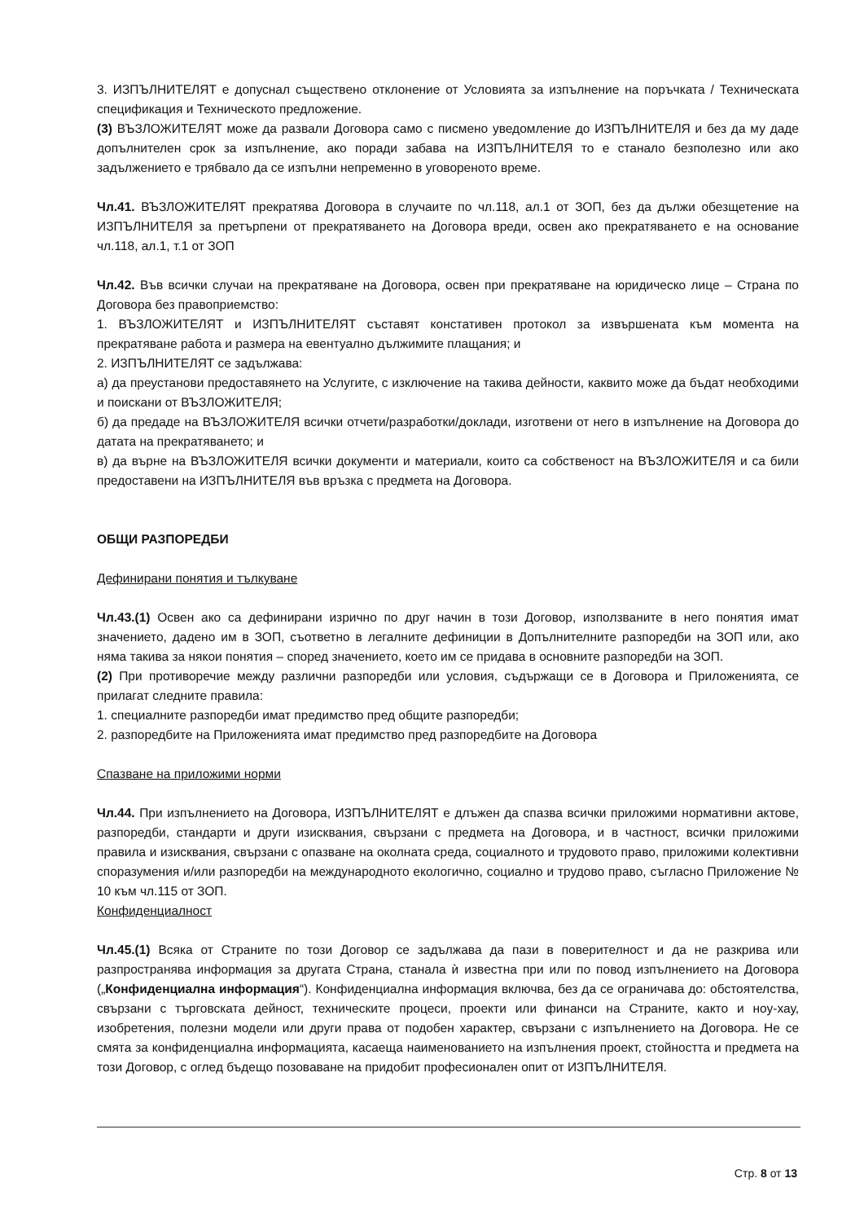3. ИЗПЪЛНИТЕЛЯТ е допуснал съществено отклонение от Условията за изпълнение на поръчката / Техническата спецификация и Техническото предложение.
(3) ВЪЗЛОЖИТЕЛЯТ може да развали Договора само с писмено уведомление до ИЗПЪЛНИТЕЛЯ и без да му даде допълнителен срок за изпълнение, ако поради забава на ИЗПЪЛНИТЕЛЯ то е станало безполезно или ако задължението е трябвало да се изпълни непременно в уговореното време.
Чл.41. ВЪЗЛОЖИТЕЛЯТ прекратява Договора в случаите по чл.118, ал.1 от ЗОП, без да дължи обезщетение на ИЗПЪЛНИТЕЛЯ за претърпени от прекратяването на Договора вреди, освен ако прекратяването е на основание чл.118, ал.1, т.1 от ЗОП
Чл.42. Във всички случаи на прекратяване на Договора, освен при прекратяване на юридическо лице – Страна по Договора без правоприемство:
1. ВЪЗЛОЖИТЕЛЯТ и ИЗПЪЛНИТЕЛЯТ съставят констативен протокол за извършената към момента на прекратяване работа и размера на евентуално дължимите плащания; и
2. ИЗПЪЛНИТЕЛЯТ се задължава:
а) да преустанови предоставянето на Услугите, с изключение на такива дейности, каквито може да бъдат необходими и поискани от ВЪЗЛОЖИТЕЛЯ;
б) да предаде на ВЪЗЛОЖИТЕЛЯ всички отчети/разработки/доклади, изготвени от него в изпълнение на Договора до датата на прекратяването; и
в) да върне на ВЪЗЛОЖИТЕЛЯ всички документи и материали, които са собственост на ВЪЗЛОЖИТЕЛЯ и са били предоставени на ИЗПЪЛНИТЕЛЯ във връзка с предмета на Договора.
ОБЩИ РАЗПОРЕДБИ
Дефинирани понятия и тълкуване
Чл.43.(1) Освен ако са дефинирани изрично по друг начин в този Договор, използваните в него понятия имат значението, дадено им в ЗОП, съответно в легалните дефиниции в Допълнителните разпоредби на ЗОП или, ако няма такива за някои понятия – според значението, което им се придава в основните разпоредби на ЗОП.
(2) При противоречие между различни разпоредби или условия, съдържащи се в Договора и Приложенията, се прилагат следните правила:
1. специалните разпоредби имат предимство пред общите разпоредби;
2. разпоредбите на Приложенията имат предимство пред разпоредбите на Договора
Спазване на приложими норми
Чл.44. При изпълнението на Договора, ИЗПЪЛНИТЕЛЯТ е длъжен да спазва всички приложими нормативни актове, разпоредби, стандарти и други изисквания, свързани с предмета на Договора, и в частност, всички приложими правила и изисквания, свързани с опазване на околната среда, социалното и трудовото право, приложими колективни споразумения и/или разпоредби на международното екологично, социално и трудово право, съгласно Приложение № 10 към чл.115 от ЗОП.
Конфиденциалност
Чл.45.(1) Всяка от Страните по този Договор се задължава да пази в поверителност и да не разкрива или разпространява информация за другата Страна, станала ѝ известна при или по повод изпълнението на Договора („Конфиденциална информация“). Конфиденциална информация включва, без да се ограничава до: обстоятелства, свързани с търговската дейност, техническите процеси, проекти или финанси на Страните, както и ноу-хау, изобретения, полезни модели или други права от подобен характер, свързани с изпълнението на Договора. Не се смята за конфиденциална информацията, касаеща наименованието на изпълнения проект, стойността и предмета на този Договор, с оглед бъдещо позоваване на придобит професионален опит от ИЗПЪЛНИТЕЛЯ.
Стр. 8 от 13